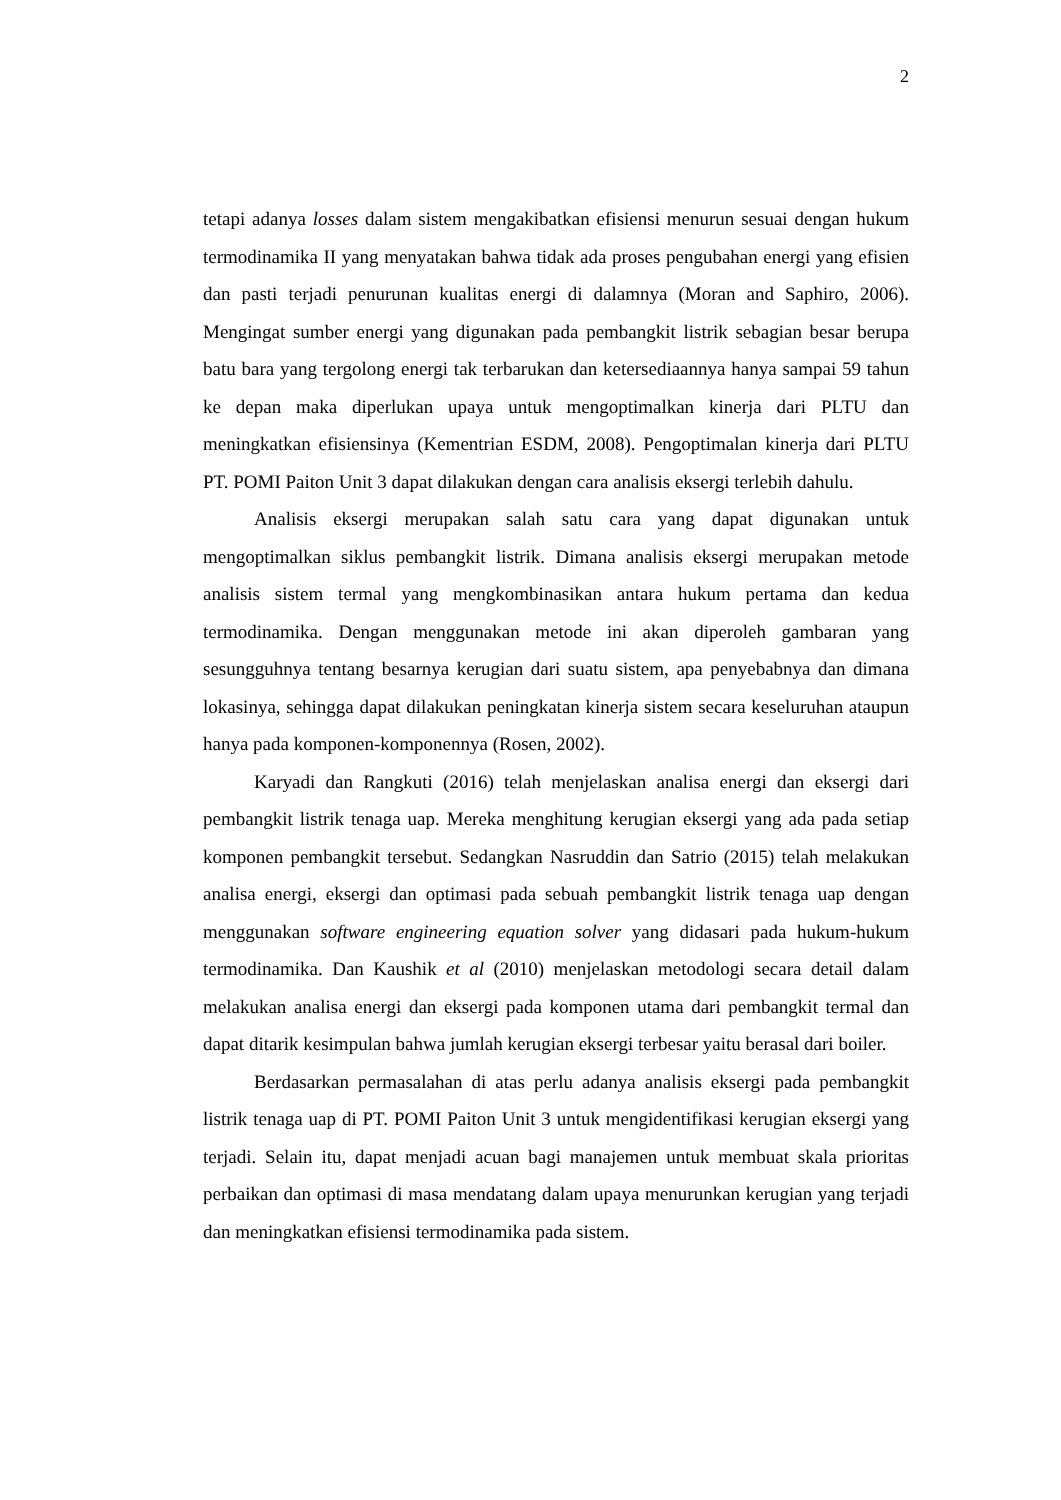2
tetapi adanya losses dalam sistem mengakibatkan efisiensi menurun sesuai dengan hukum termodinamika II yang menyatakan bahwa tidak ada proses pengubahan energi yang efisien dan pasti terjadi penurunan kualitas energi di dalamnya (Moran and Saphiro, 2006). Mengingat sumber energi yang digunakan pada pembangkit listrik sebagian besar berupa batu bara yang tergolong energi tak terbarukan dan ketersediaannya hanya sampai 59 tahun ke depan maka diperlukan upaya untuk mengoptimalkan kinerja dari PLTU dan meningkatkan efisiensinya (Kementrian ESDM, 2008). Pengoptimalan kinerja dari PLTU PT. POMI Paiton Unit 3 dapat dilakukan dengan cara analisis eksergi terlebih dahulu.
Analisis eksergi merupakan salah satu cara yang dapat digunakan untuk mengoptimalkan siklus pembangkit listrik. Dimana analisis eksergi merupakan metode analisis sistem termal yang mengkombinasikan antara hukum pertama dan kedua termodinamika. Dengan menggunakan metode ini akan diperoleh gambaran yang sesungguhnya tentang besarnya kerugian dari suatu sistem, apa penyebabnya dan dimana lokasinya, sehingga dapat dilakukan peningkatan kinerja sistem secara keseluruhan ataupun hanya pada komponen-komponennya (Rosen, 2002).
Karyadi dan Rangkuti (2016) telah menjelaskan analisa energi dan eksergi dari pembangkit listrik tenaga uap. Mereka menghitung kerugian eksergi yang ada pada setiap komponen pembangkit tersebut. Sedangkan Nasruddin dan Satrio (2015) telah melakukan analisa energi, eksergi dan optimasi pada sebuah pembangkit listrik tenaga uap dengan menggunakan software engineering equation solver yang didasari pada hukum-hukum termodinamika. Dan Kaushik et al (2010) menjelaskan metodologi secara detail dalam melakukan analisa energi dan eksergi pada komponen utama dari pembangkit termal dan dapat ditarik kesimpulan bahwa jumlah kerugian eksergi terbesar yaitu berasal dari boiler.
Berdasarkan permasalahan di atas perlu adanya analisis eksergi pada pembangkit listrik tenaga uap di PT. POMI Paiton Unit 3 untuk mengidentifikasi kerugian eksergi yang terjadi. Selain itu, dapat menjadi acuan bagi manajemen untuk membuat skala prioritas perbaikan dan optimasi di masa mendatang dalam upaya menurunkan kerugian yang terjadi dan meningkatkan efisiensi termodinamika pada sistem.